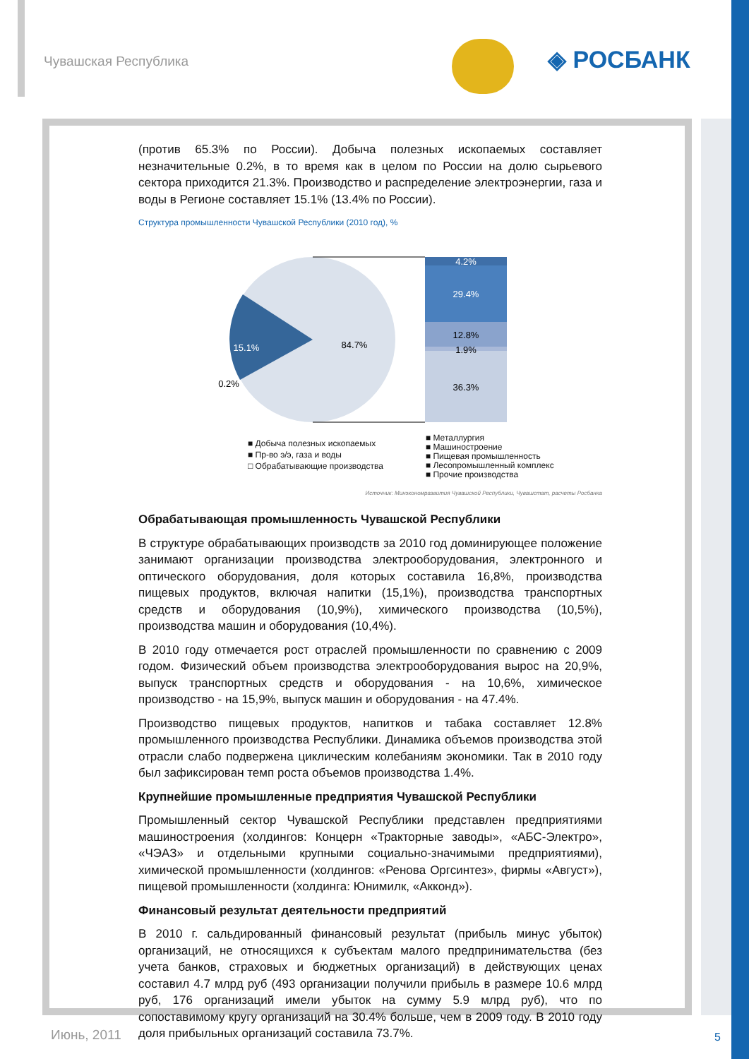Чувашская Республика ◈ РОСБАНК
(против 65.3% по России). Добыча полезных ископаемых составляет незначительные 0.2%, в то время как в целом по России на долю сырьевого сектора приходится 21.3%. Производство и распределение электроэнергии, газа и воды в Регионе составляет 15.1% (13.4% по России).
Структура промышленности Чувашской Республики (2010 год), %
4.2%
29.4%
12.8%
1.9%
36.3%
15.1%
84.7%
0.2%
■ Добыча полезных ископаемых
■ Пр-во э/э, газа и воды
□ Обрабатывающие производства
■ Металлургия
■ Машиностроение
■ Пищевая промышленность
■ Лесопромышленный комплекс
■ Прочие производства
Источник: Минэкономразвития Чувашской Республики, Чувашстат, расчеты Росбанка
Обрабатывающая промышленность Чувашской Республики
В структуре обрабатывающих производств за 2010 год доминирующее положение занимают организации производства электрооборудования, электронного и оптического оборудования, доля которых составила 16,8%, производства пищевых продуктов, включая напитки (15,1%), производства транспортных средств и оборудования (10,9%), химического производства (10,5%), производства машин и оборудования (10,4%).
В 2010 году отмечается рост отраслей промышленности по сравнению с 2009 годом. Физический объем производства электрооборудования вырос на 20,9%, выпуск транспортных средств и оборудования - на 10,6%, химическое производство - на 15,9%, выпуск машин и оборудования - на 47.4%.
Производство пищевых продуктов, напитков и табака составляет 12.8% промышленного производства Республики. Динамика объемов производства этой отрасли слабо подвержена циклическим колебаниям экономики. Так в 2010 году был зафиксирован темп роста объемов производства 1.4%.
Крупнейшие промышленные предприятия Чувашской Республики
Промышленный сектор Чувашской Республики представлен предприятиями машиностроения (холдингов: Концерн «Тракторные заводы», «АБС-Электро», «ЧЭАЗ» и отдельными крупными социально-значимыми предприятиями), химической промышленности (холдингов: «Ренова Оргсинтез», фирмы «Август»), пищевой промышленности (холдинга: Юнимилк, «Акконд»).
Финансовый результат деятельности предприятий
В 2010 г. сальдированный финансовый результат (прибыль минус убыток) организаций, не относящихся к субъектам малого предпринимательства (без учета банков, страховых и бюджетных организаций) в действующих ценах составил 4.7 млрд руб (493 организации получили прибыль в размере 10.6 млрд руб, 176 организаций имели убыток на сумму 5.9 млрд руб), что по сопоставимому кругу организаций на 30.4% больше, чем в 2009 году. В 2010 году доля прибыльных организаций составила 73.7%.
Июнь, 2011 5